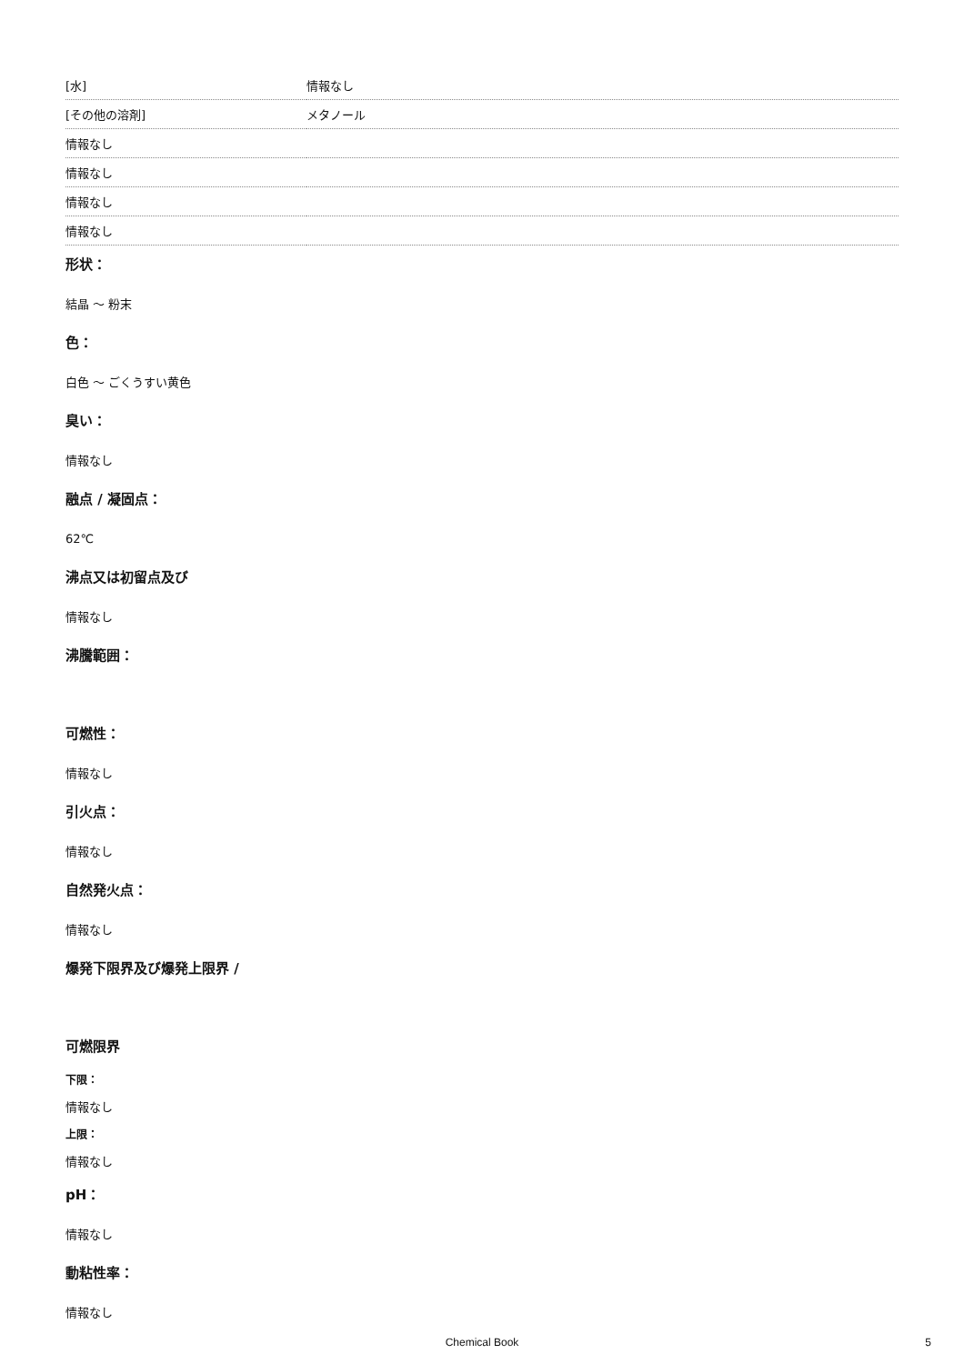| [水] | 情報なし |
| [その他の溶剤] | メタノール |
| 情報なし | |
| 情報なし | |
| 情報なし | |
| 情報なし | |
形状：
結晶 ～ 粉末
色：
白色 ～ ごくうすい黄色
臭い：
情報なし
融点 / 凝固点：
62℃
沸点又は初留点及び
情報なし
沸騰範囲：
可燃性：
情報なし
引火点：
情報なし
自然発火点：
情報なし
爆発下限界及び爆発上限界 /
可燃限界
下限：
情報なし
上限：
情報なし
pH：
情報なし
動粘性率：
情報なし
Chemical Book
5